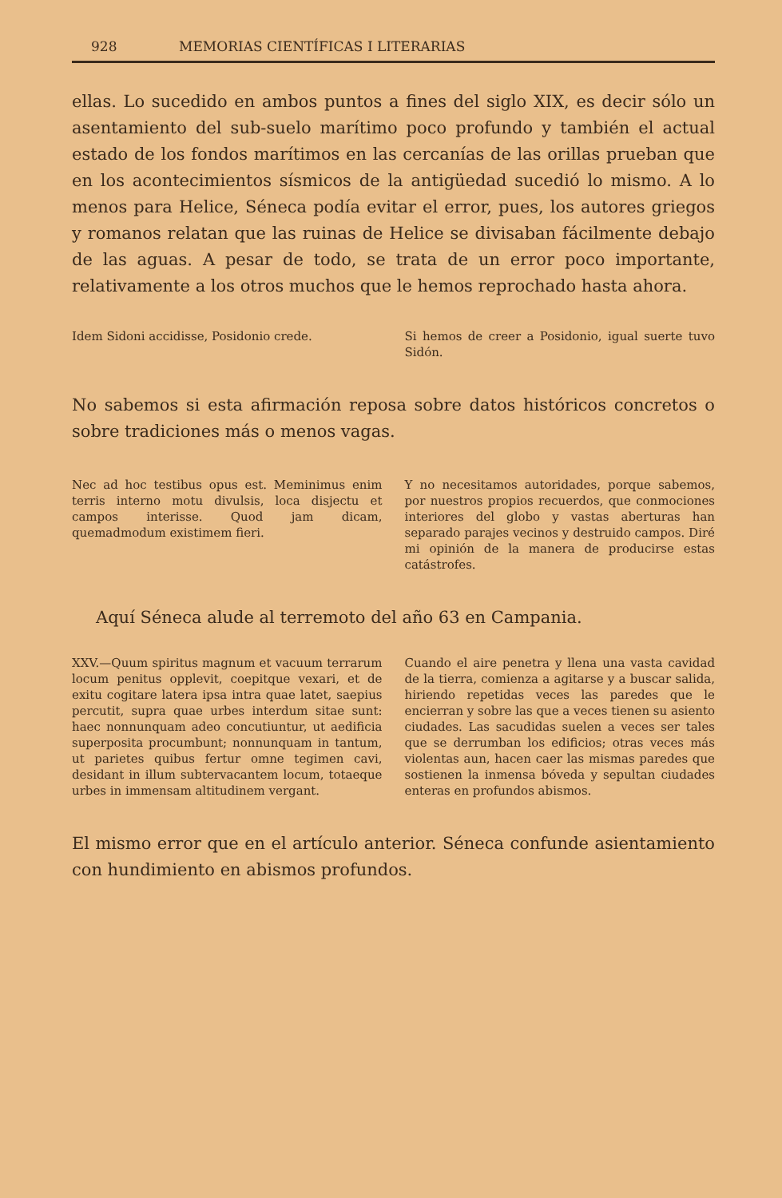928 MEMORIAS CIENTÍFICAS I LITERARIAS
ellas. Lo sucedido en ambos puntos a fines del siglo XIX, es decir sólo un asentamiento del sub-suelo marítimo poco profundo y también el actual estado de los fondos marítimos en las cercanías de las orillas prueban que en los acontecimientos sísmicos de la antigüedad sucedió lo mismo. A lo menos para Helice, Séneca podía evitar el error, pues, los autores griegos y romanos relatan que las ruinas de Helice se divisaban fácilmente debajo de las aguas. A pesar de todo, se trata de un error poco importante, relativamente a los otros muchos que le hemos reprochado hasta ahora.
Idem Sidoni accidisse, Posidonio crede.
Si hemos de creer a Posidonio, igual suerte tuvo Sidón.
No sabemos si esta afirmación reposa sobre datos históricos concretos o sobre tradiciones más o menos vagas.
Nec ad hoc testibus opus est. Meminimus enim terris interno motu divulsis, loca disjectu et campos interisse. Quod jam dicam, quemadmodum existimem fieri.
Y no necesitamos autoridades, porque sabemos, por nuestros propios recuerdos, que conmociones interiores del globo y vastas aberturas han separado parajes vecinos y destruido campos. Diré mi opinión de la manera de producirse estas catástrofes.
Aquí Séneca alude al terremoto del año 63 en Campania.
XXV.—Quum spiritus magnum et vacuum terrarum locum penitus opplevit, coepitque vexari, et de exitu cogitare latera ipsa intra quae latet, saepius percutit, supra quae urbes interdum sitae sunt: haec nonnunquam adeo concutiuntur, ut aedificia superposita procumbunt; nonnunquam in tantum, ut parietes quibus fertur omne tegimen cavi, desidant in illum subtervacantem locum, totaeque urbes in immensam altitudinem vergant.
Cuando el aire penetra y llena una vasta cavidad de la tierra, comienza a agitarse y a buscar salida, hiriendo repetidas veces las paredes que le encierran y sobre las que a veces tienen su asiento ciudades. Las sacudidas suelen a veces ser tales que se derrumban los edificios; otras veces más violentas aun, hacen caer las mismas paredes que sostienen la inmensa bóveda y sepultan ciudades enteras en profundos abismos.
El mismo error que en el artículo anterior. Séneca confunde asientamiento con hundimiento en abismos profundos.